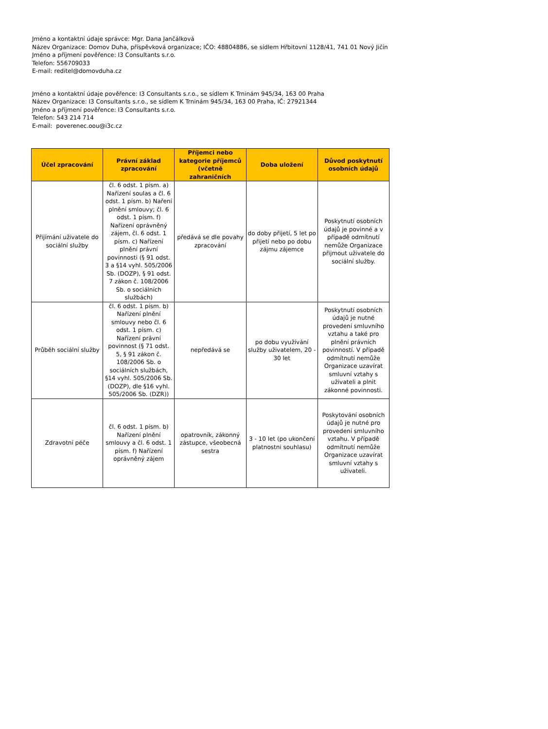Jméno a kontaktní údaje správce: Mgr. Dana Jančálková
Název Organizace: Domov Duha, příspěvková organizace; IČO: 48804886, se sídlem Hřbitovní 1128/41, 741 01 Nový Jičín
Jméno a příjmení pověřence: I3 Consultants s.r.o.
Telefon: 556709033
E-mail: reditel@domovduha.cz
Jméno a kontaktní údaje pověřence: I3 Consultants s.r.o., se sídlem K Trninám 945/34, 163 00 Praha
Název Organizace: I3 Consultants s.r.o., se sídlem K Trninám 945/34, 163 00 Praha, IČ: 27921344
Jméno a příjmení pověřence: I3 Consultants s.r.o.
Telefon: 543 214 714
E-mail: poverenec.oou@i3c.cz
| Účel zpracování | Právní základ zpracování | Příjemci nebo kategorie příjemců (včetně zahraničních | Doba uložení | Důvod poskytnutí osobních údajů |
| --- | --- | --- | --- | --- |
| Přijímání uživatele do sociální služby | čl. 6 odst. 1 písm. a) Nařízení soulas a čl. 6 odst. 1 písm. b) Naření plnění smlouvy; čl. 6 odst. 1 písm. f) Nařízení oprávněný zájem, čl. 6 odst. 1 písm. c) Nařízení plnění právní povinnosti (§ 91 odst. 3 a §14 vyhl. 505/2006 Sb. (DOZP), § 91 odst. 7 zákon č. 108/2006 Sb. o sociálních službách) | předává se dle povahy zpracování | do doby přijetí, 5 let po přijetí nebo po dobu zájmu zájemce | Poskytnutí osobních údajů je povinné a v případě odmítnutí nemůže Organizace přijmout uživatele do sociální služby. |
| Průběh sociální služby | čl. 6 odst. 1 písm. b) Nařízení plnění smlouvy nebo čl. 6 odst. 1 písm. c) Nařízení právní povinnost (§ 71 odst. 5, § 91 zákon č. 108/2006 Sb. o sociálních službách, §14 vyhl. 505/2006 Sb. (DOZP), dle §16 vyhl. 505/2006 Sb. (DZR)) | nepředává se | po dobu využívání služby uživatelem, 20 - 30 let | Poskytnutí osobních údajů je nutné provedení smluvního vztahu a také pro plnění právních povinností. V případě odmítnutí nemůže Organizace uzavírat smluvní vztahy s uživateli a plnit zákonné povinnosti. |
| Zdravotní péče | čl. 6 odst. 1 písm. b) Nařízení plnění smlouvy a čl. 6 odst. 1 písm. f) Nařízení oprávněný zájem | opatrovník, zákonný zástupce, všeobecná sestra | 3 - 10 let (po ukončení platnostni souhlasu) | Poskytování osobních údajů je nutné pro provedení smluvního vztahu. V případě odmítnutí nemůže Organizace uzavírat smluvní vztahy s uživateli. |